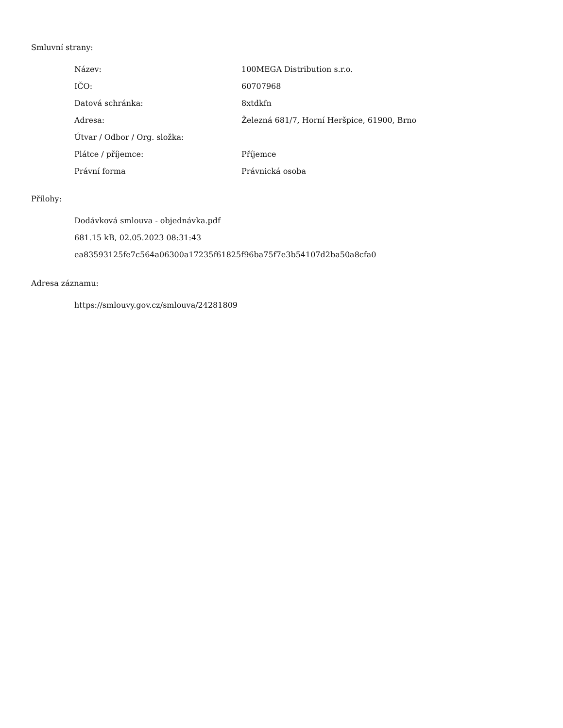Smluvní strany:
| Název: | 100MEGA Distribution s.r.o. |
| IČO: | 60707968 |
| Datová schránka: | 8xtdkfn |
| Adresa: | Železná 681/7, Horní Heršpice, 61900, Brno |
| Útvar / Odbor / Org. složka: | |
| Plátce / příjemce: | Příjemce |
| Právní forma | Právnická osoba |
Přílohy:
Dodávková smlouva - objednávka.pdf
681.15 kB, 02.05.2023 08:31:43
ea83593125fe7c564a06300a17235f61825f96ba75f7e3b54107d2ba50a8cfa0
Adresa záznamu:
https://smlouvy.gov.cz/smlouva/24281809